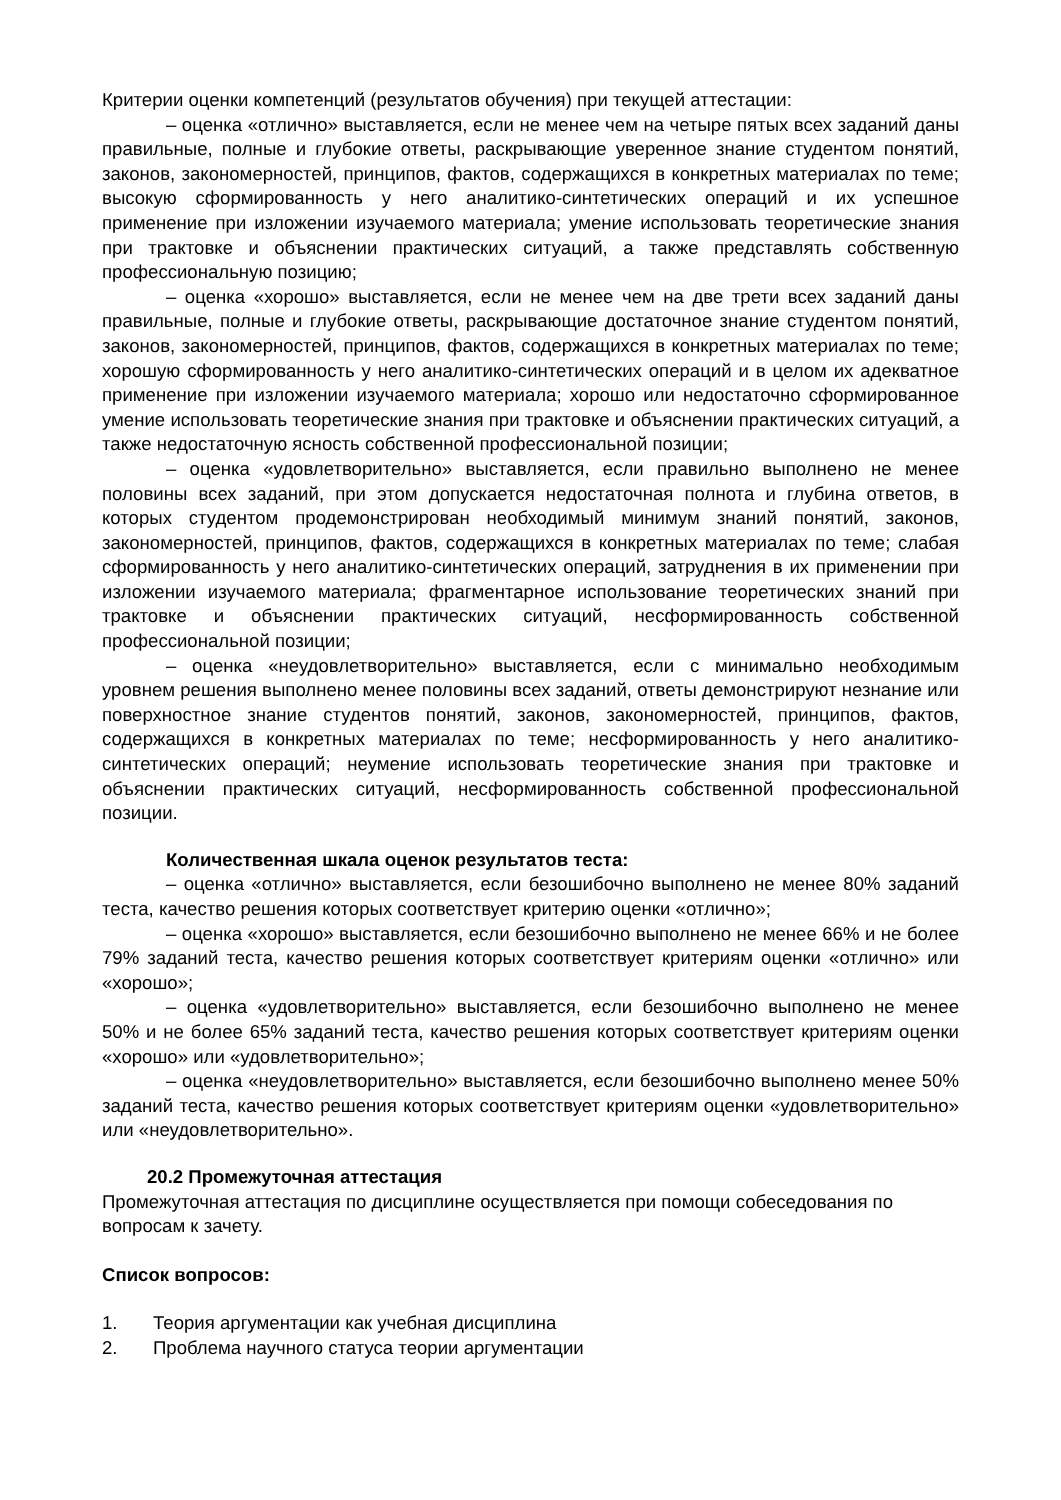Критерии оценки компетенций (результатов обучения) при текущей аттестации:
– оценка «отлично» выставляется, если не менее чем на четыре пятых всех заданий даны правильные, полные и глубокие ответы, раскрывающие уверенное знание студентом понятий, законов, закономерностей, принципов, фактов, содержащихся в конкретных материалах по теме; высокую сформированность у него аналитико-синтетических операций и их успешное применение при изложении изучаемого материала; умение использовать теоретические знания при трактовке и объяснении практических ситуаций, а также представлять собственную профессиональную позицию;
– оценка «хорошо» выставляется, если не менее чем на две трети всех заданий даны правильные, полные и глубокие ответы, раскрывающие достаточное знание студентом понятий, законов, закономерностей, принципов, фактов, содержащихся в конкретных материалах по теме; хорошую сформированность у него аналитико-синтетических операций и в целом их адекватное применение при изложении изучаемого материала; хорошо или недостаточно сформированное умение использовать теоретические знания при трактовке и объяснении практических ситуаций, а также недостаточную ясность собственной профессиональной позиции;
– оценка «удовлетворительно» выставляется, если правильно выполнено не менее половины всех заданий, при этом допускается недостаточная полнота и глубина ответов, в которых студентом продемонстрирован необходимый минимум знаний понятий, законов, закономерностей, принципов, фактов, содержащихся в конкретных материалах по теме; слабая сформированность у него аналитико-синтетических операций, затруднения в их применении при изложении изучаемого материала; фрагментарное использование теоретических знаний при трактовке и объяснении практических ситуаций, несформированность собственной профессиональной позиции;
– оценка «неудовлетворительно» выставляется, если с минимально необходимым уровнем решения выполнено менее половины всех заданий, ответы демонстрируют незнание или поверхностное знание студентов понятий, законов, закономерностей, принципов, фактов, содержащихся в конкретных материалах по теме; несформированность у него аналитико-синтетических операций; неумение использовать теоретические знания при трактовке и объяснении практических ситуаций, несформированность собственной профессиональной позиции.
Количественная шкала оценок результатов теста:
– оценка «отлично» выставляется, если безошибочно выполнено не менее 80% заданий теста, качество решения которых соответствует критерию оценки «отлично»;
– оценка «хорошо» выставляется, если безошибочно выполнено не менее 66% и не более 79% заданий теста, качество решения которых соответствует критериям оценки «отлично» или «хорошо»;
– оценка «удовлетворительно» выставляется, если безошибочно выполнено не менее 50% и не более 65% заданий теста, качество решения которых соответствует критериям оценки «хорошо» или «удовлетворительно»;
– оценка «неудовлетворительно» выставляется, если безошибочно выполнено менее 50% заданий теста, качество решения которых соответствует критериям оценки «удовлетворительно» или «неудовлетворительно».
20.2 Промежуточная аттестация
Промежуточная аттестация по дисциплине осуществляется при помощи собеседования по вопросам к зачету.
Список вопросов:
1. Теория аргументации как учебная дисциплина
2. Проблема научного статуса теории аргументации